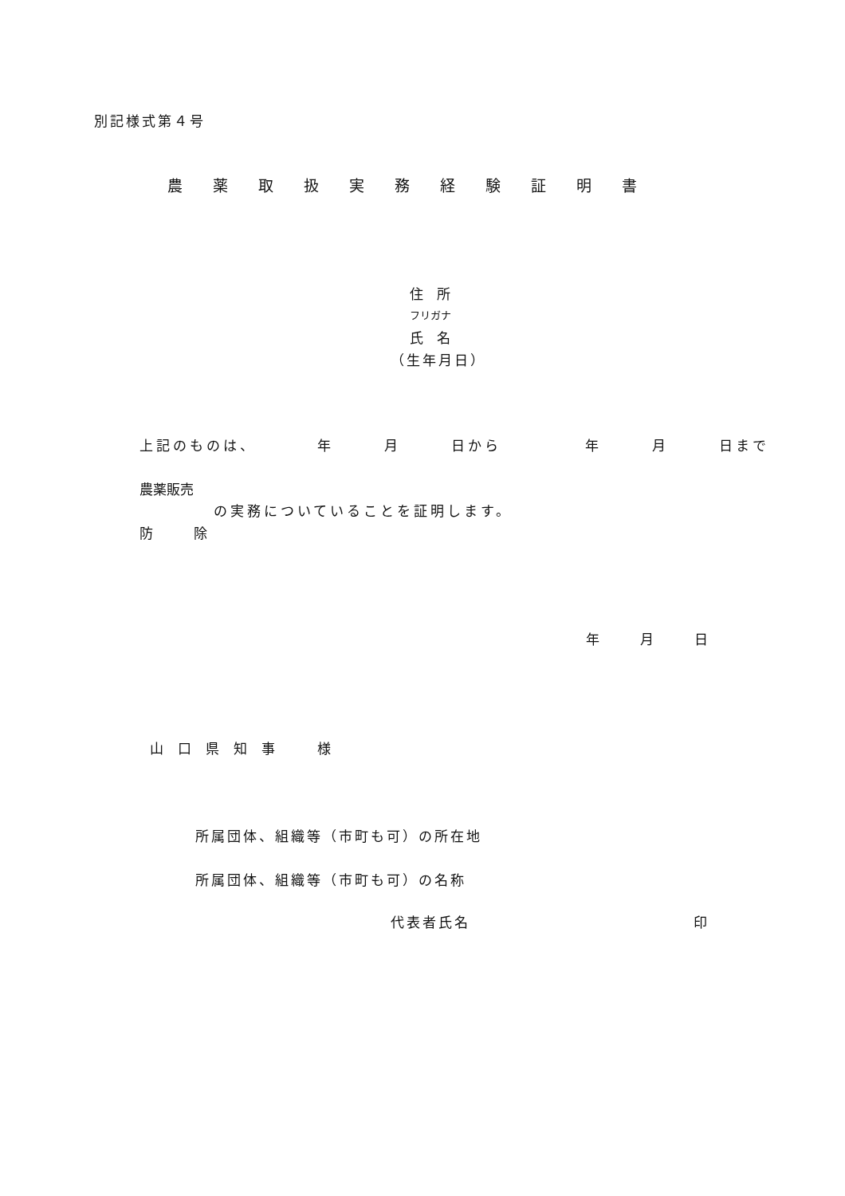別記様式第４号
農薬取扱実務経験証明書
住　所
フリガナ
氏　名
（生年月日）
上記のものは、　　　　年　　　月　　　日から　　　　　年　　　月　　　日まで
農薬販売
の実務についていることを証明します。
防　　　除
年　　　月　　　日
山口県知事　様
所属団体、組織等（市町も可）の所在地
所属団体、組織等（市町も可）の名称
代表者氏名　　　　　　　　　　　　　　印